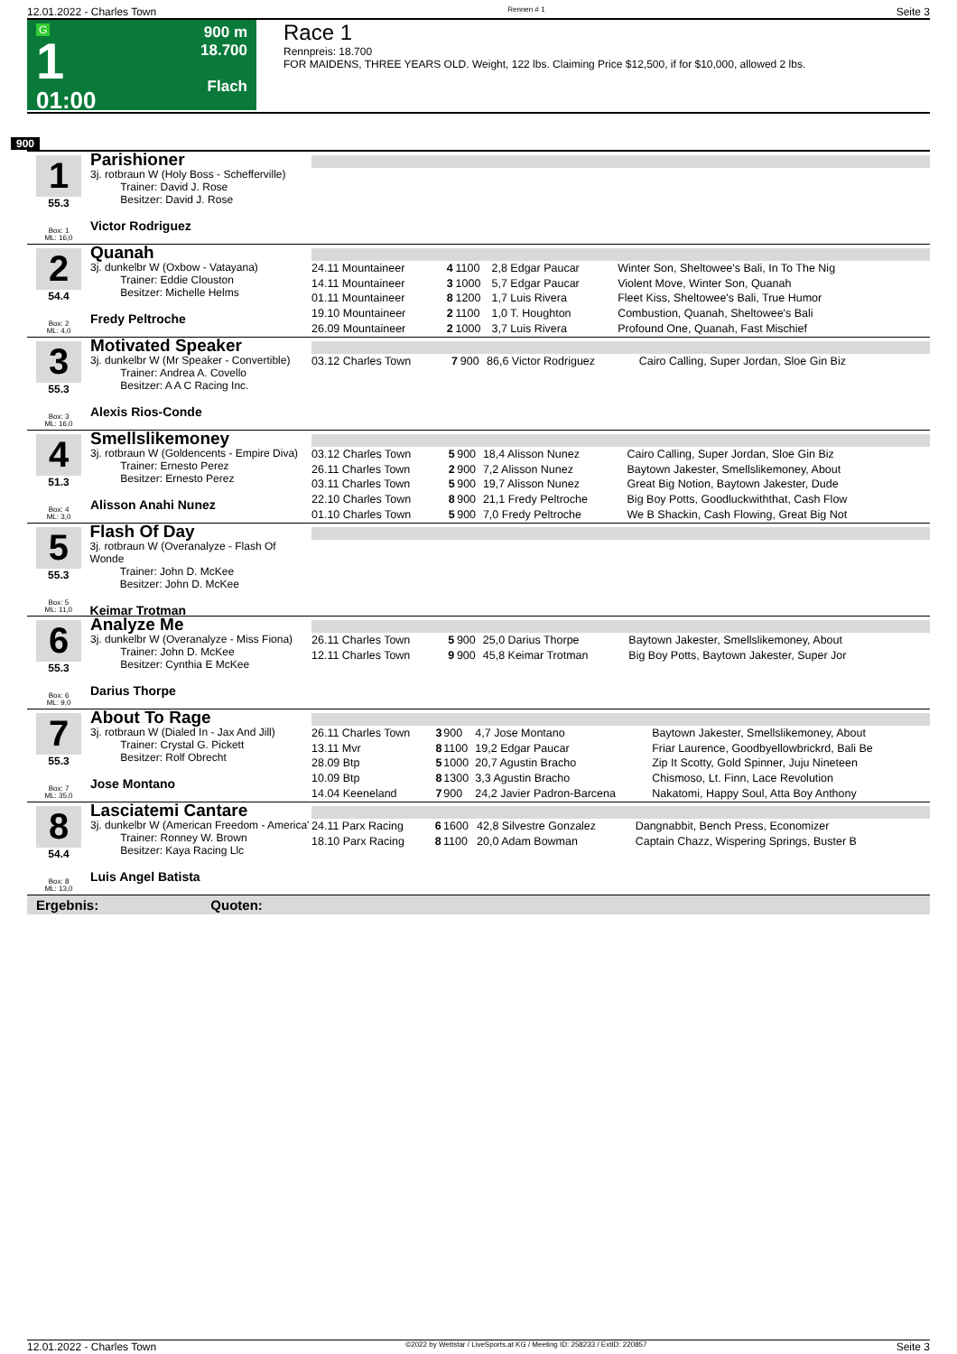12.01.2022 - Charles Town Rennen # 1 Seite 3
G
1
01:00
900 m
18.700
Flach
Race 1
Rennpreis: 18.700
FOR MAIDENS, THREE YEARS OLD. Weight, 122 lbs. Claiming Price $12,500, if for $10,000, allowed 2 lbs.
900
1
55.3
Box: 1
ML: 16,0
Parishioner
3j. rotbraun W (Holy Boss - Schefferville)
Trainer: David J. Rose
Besitzer: David J. Rose
Victor Rodriguez
2
54.4
Box: 2
ML: 4,0
Quanah
3j. dunkelbr W (Oxbow - Vatayana)
Trainer: Eddie Clouston
Besitzer: Michelle Helms
Fredy Peltroche
| 24.11 Mountaineer | 4 | 1100 | 2,8 Edgar Paucar | Winter Son, Sheltowee's Bali, In To The Nig |
| 14.11 Mountaineer | 3 | 1000 | 5,7 Edgar Paucar | Violent Move, Winter Son, Quanah |
| 01.11 Mountaineer | 8 | 1200 | 1,7 Luis Rivera | Fleet Kiss, Sheltowee's Bali, True Humor |
| 19.10 Mountaineer | 2 | 1100 | 1,0 T. Houghton | Combustion, Quanah, Sheltowee's Bali |
| 26.09 Mountaineer | 2 | 1000 | 3,7 Luis Rivera | Profound One, Quanah, Fast Mischief |
3
55.3
Box: 3
ML: 16,0
Motivated Speaker
3j. dunkelbr W (Mr Speaker - Convertible)
Trainer: Andrea A. Covello
Besitzer: A A C Racing Inc.
Alexis Rios-Conde
| 03.12 Charles Town | 7 | 900 | 86,6 Victor Rodriguez | Cairo Calling, Super Jordan, Sloe Gin Biz |
4
51.3
Box: 4
ML: 3,0
Smellslikemoney
3j. rotbraun W (Goldencents - Empire Diva)
Trainer: Ernesto Perez
Besitzer: Ernesto Perez
Alisson Anahi Nunez
| 03.12 Charles Town | 5 | 900 | 18,4 Alisson Nunez | Cairo Calling, Super Jordan, Sloe Gin Biz |
| 26.11 Charles Town | 2 | 900 | 7,2 Alisson Nunez | Baytown Jakester, Smellslikemoney, About |
| 03.11 Charles Town | 5 | 900 | 19,7 Alisson Nunez | Great Big Notion, Baytown Jakester, Dude |
| 22.10 Charles Town | 8 | 900 | 21,1 Fredy Peltroche | Big Boy Potts, Goodluckwiththat, Cash Flow |
| 01.10 Charles Town | 5 | 900 | 7,0 Fredy Peltroche | We B Shackin, Cash Flowing, Great Big Not |
5
55.3
Box: 5
ML: 11,0
Flash Of Day
3j. rotbraun W (Overanalyze - Flash Of Wonde
Trainer: John D. McKee
Besitzer: John D. McKee
Keimar Trotman
6
55.3
Box: 6
ML: 9,0
Analyze Me
3j. dunkelbr W (Overanalyze - Miss Fiona)
Trainer: John D. McKee
Besitzer: Cynthia E McKee
Darius Thorpe
| 26.11 Charles Town | 5 | 900 | 25,0 Darius Thorpe | Baytown Jakester, Smellslikemoney, About |
| 12.11 Charles Town | 9 | 900 | 45,8 Keimar Trotman | Big Boy Potts, Baytown Jakester, Super Jor |
7
55.3
Box: 7
ML: 35,0
About To Rage
3j. rotbraun W (Dialed In - Jax And Jill)
Trainer: Crystal G. Pickett
Besitzer: Rolf Obrecht
Jose Montano
| 26.11 Charles Town | 3 | 900 | 4,7 Jose Montano | Baytown Jakester, Smellslikemoney, About |
| 13.11 Mvr | 8 | 1100 | 19,2 Edgar Paucar | Friar Laurence, Goodbyellowbrickrd, Bali Be |
| 28.09 Btp | 5 | 1000 | 20,7 Agustin Bracho | Zip It Scotty, Gold Spinner, Juju Nineteen |
| 10.09 Btp | 8 | 1300 | 3,3 Agustin Bracho | Chismoso, Lt. Finn, Lace Revolution |
| 14.04 Keeneland | 7 | 900 | 24,2 Javier Padron-Barcena | Nakatomi, Happy Soul, Atta Boy Anthony |
8
54.4
Box: 8
ML: 13,0
Lasciatemi Cantare
3j. dunkelbr W (American Freedom - America'
Trainer: Ronney W. Brown
Besitzer: Kaya Racing Llc
Luis Angel Batista
| 24.11 Parx Racing | 6 | 1600 | 42,8 Silvestre Gonzalez | Dangnabbit, Bench Press, Economizer |
| 18.10 Parx Racing | 8 | 1100 | 20,0 Adam Bowman | Captain Chazz, Wispering Springs, Buster B |
Ergebnis: Quoten:
12.01.2022 - Charles Town ©2022 by Wettstar / LiveSports.at KG / Meeting ID: 258233 / ExtID: 220857 Seite 3